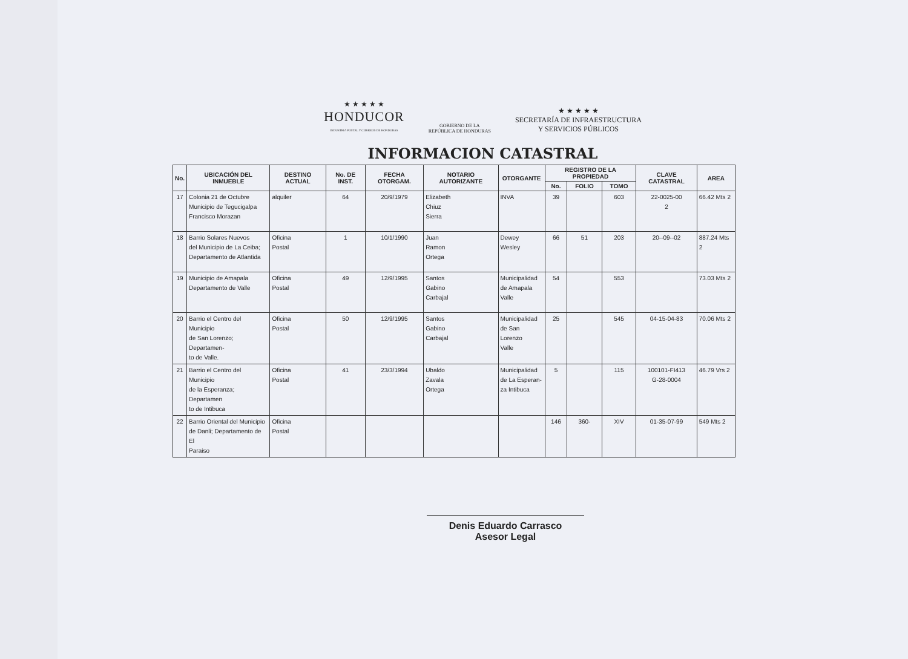★ ★ ★ ★ ★
HONDUCOR
INDUSTRIA POSTAL Y CORREOS DE HONDURAS
GOBIERNO DE LA
REPÚBLICA DE HONDURAS
★ ★ ★ ★ ★
SECRETARÍA DE INFRAESTRUCTURA
Y SERVICIOS PÚBLICOS
INFORMACION CATASTRAL
| No. | UBICACIÓN DEL INMUEBLE | DESTINO ACTUAL | No. DE INST. | FECHA OTORGAM. | NOTARIO AUTORIZANTE | OTORGANTE | REGISTRO DE LA PROPIEDAD | | | CLAVE CATASTRAL | AREA |
| --- | --- | --- | --- | --- | --- | --- | --- | --- | --- | --- | --- |
| | | | | | | | No. | FOLIO | TOMO | | |
| 17 | Colonia 21 de Octubre Municipio de Tegucigalpa Francisco Morazan | alquiler | 64 | 20/9/1979 | Elizabeth Chiuz Sierra | INVA | 39 | | 603 | 22-0025-00 2 | 66.42 Mts 2 |
| 18 | Barrio Solares Nuevos del Municipio de La Ceiba; Departamento de Atlantida | Oficina Postal | 1 | 10/1/1990 | Juan Ramon Ortega | Dewey Wesley | 66 | 51 | 203 | 20--09--02 | 887.24 Mts 2 |
| 19 | Municipio de Amapala Departamento de Valle | Oficina Postal | 49 | 12/9/1995 | Santos Gabino Carbajal | Municipalidad de Amapala Valle | 54 | | 553 | | 73.03 Mts 2 |
| 20 | Barrio el Centro del Municipio de San Lorenzo; Departamen- to de Valle. | Oficina Postal | 50 | 12/9/1995 | Santos Gabino Carbajal | Municipalidad de San Lorenzo Valle | 25 | | 545 | 04-15-04-83 | 70.06 Mts 2 |
| 21 | Barrio el Centro del Municipio de la Esperanza; Departamen to de Intibuca | Oficina Postal | 41 | 23/3/1994 | Ubaldo Zavala Ortega | Municipalidad de La Esperan- za Intibuca | 5 | | 115 | 100101-FI413 G-28-0004 | 46.79 Vrs 2 |
| 22 | Barrio Oriental del Municipio de Danli; Departamento de El Paraiso | Oficina Postal | | | | | 146 | 360- | XIV | 01-35-07-99 | 549 Mts 2 |
Denis Eduardo Carrasco
Asesor Legal